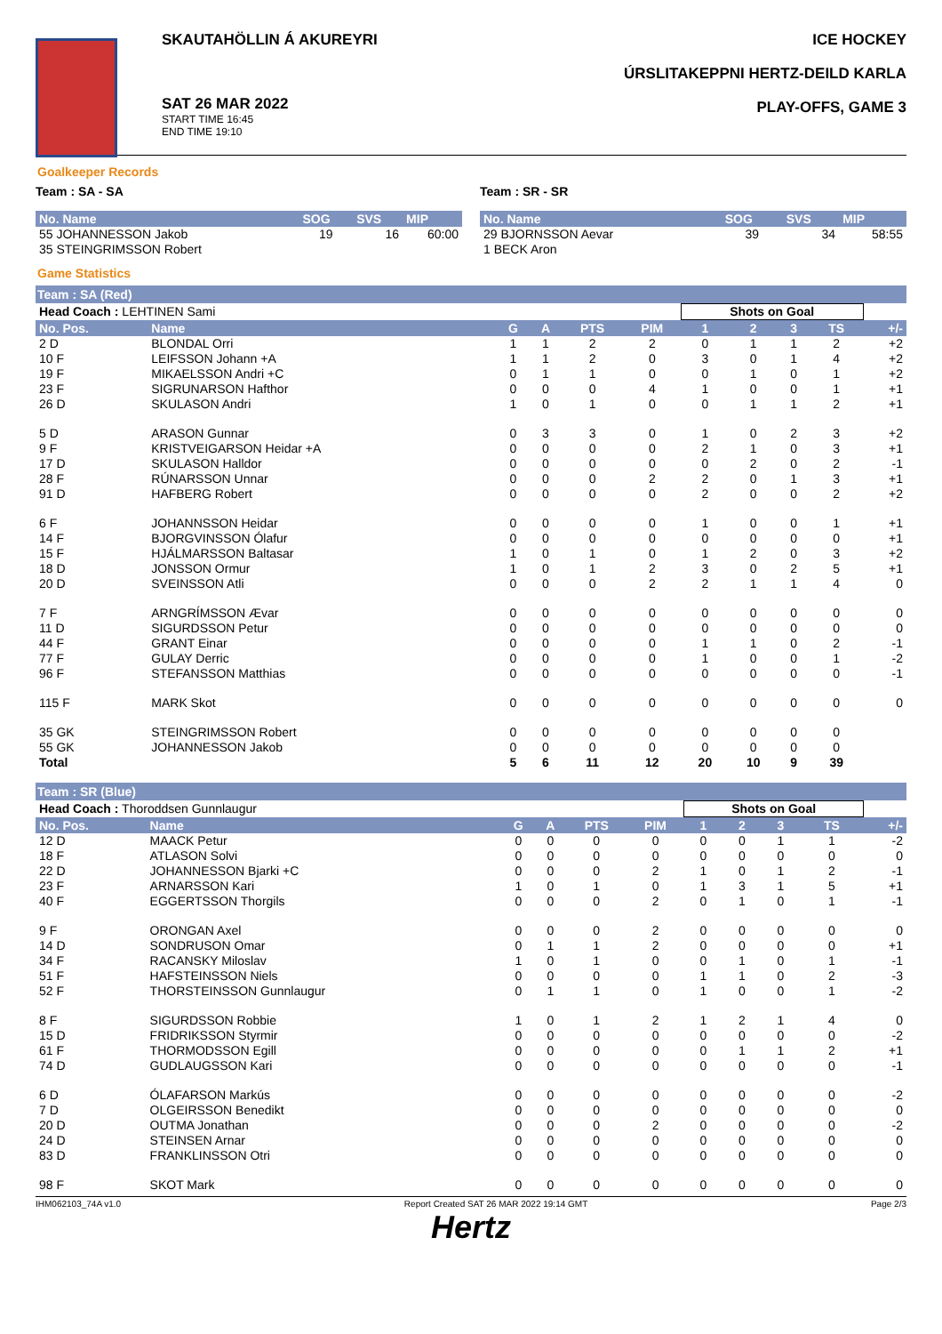SKAUTAHÖLLIN Á AKUREYRI
SAT 26 MAR 2022
START TIME 16:45
END TIME 19:10
ICE HOCKEY
ÚRSLITAKEPPNI HERTZ-DEILD KARLA
PLAY-OFFS, GAME 3
Goalkeeper Records
Team : SA - SA
| No. Name | SOG | SVS | MIP |
| --- | --- | --- | --- |
| 55 JOHANNESSON Jakob | 19 | 16 | 60:00 |
| 35 STEINGRIMSSON Robert | | | |
Team : SR - SR
| No. Name | SOG | SVS | MIP |
| --- | --- | --- | --- |
| 29 BJORNSSON Aevar | 39 | 34 | 58:55 |
| 1 BECK Aron | | | |
Game Statistics
Team : SA (Red)
| Head Coach : LEHTINEN Sami | | | | | | Shots on Goal | | | | |
| No. Pos. | Name | G | A | PTS | PIM | 1 | 2 | 3 | TS | +/- |
| 2 D | BLONDAL Orri | 1 | 1 | 2 | 2 | 0 | 1 | 1 | 2 | +2 |
| 10 F | LEIFSSON Johann +A | 1 | 1 | 2 | 0 | 3 | 0 | 1 | 4 | +2 |
| 19 F | MIKAELSSON Andri +C | 0 | 1 | 1 | 0 | 0 | 1 | 0 | 1 | +2 |
| 23 F | SIGRUNARSON Hafthor | 0 | 0 | 0 | 4 | 1 | 0 | 0 | 1 | +1 |
| 26 D | SKULASON Andri | 1 | 0 | 1 | 0 | 0 | 1 | 1 | 2 | +1 |
| 5 D | ARASON Gunnar | 0 | 3 | 3 | 0 | 1 | 0 | 2 | 3 | +2 |
| 9 F | KRISTVEIGARSON Heidar +A | 0 | 0 | 0 | 0 | 2 | 1 | 0 | 3 | +1 |
| 17 D | SKULASON Halldor | 0 | 0 | 0 | 0 | 0 | 2 | 0 | 2 | -1 |
| 28 F | RÚNARSSON Unnar | 0 | 0 | 0 | 2 | 2 | 0 | 1 | 3 | +1 |
| 91 D | HAFBERG Robert | 0 | 0 | 0 | 0 | 2 | 0 | 0 | 2 | +2 |
| 6 F | JOHANNSSON Heidar | 0 | 0 | 0 | 0 | 1 | 0 | 0 | 1 | +1 |
| 14 F | BJORGVINSSON Ólafur | 0 | 0 | 0 | 0 | 0 | 0 | 0 | 0 | +1 |
| 15 F | HJÁLMARSSON Baltasar | 1 | 0 | 1 | 0 | 1 | 2 | 0 | 3 | +2 |
| 18 D | JONSSON Ormur | 1 | 0 | 1 | 2 | 3 | 0 | 2 | 5 | +1 |
| 20 D | SVEINSSON Atli | 0 | 0 | 0 | 2 | 2 | 1 | 1 | 4 | 0 |
| 7 F | ARNGRÍMSSON Ævar | 0 | 0 | 0 | 0 | 0 | 0 | 0 | 0 | 0 |
| 11 D | SIGURDSSON Petur | 0 | 0 | 0 | 0 | 0 | 0 | 0 | 0 | 0 |
| 44 F | GRANT Einar | 0 | 0 | 0 | 0 | 1 | 1 | 0 | 2 | -1 |
| 77 F | GULAY Derric | 0 | 0 | 0 | 0 | 1 | 0 | 0 | 1 | -2 |
| 96 F | STEFANSSON Matthias | 0 | 0 | 0 | 0 | 0 | 0 | 0 | 0 | -1 |
| 115 F | MARK Skot | 0 | 0 | 0 | 0 | 0 | 0 | 0 | 0 | 0 |
| 35 GK | STEINGRIMSSON Robert | 0 | 0 | 0 | 0 | 0 | 0 | 0 | 0 | |
| 55 GK | JOHANNESSON Jakob | 0 | 0 | 0 | 0 | 0 | 0 | 0 | 0 | |
| Total | | 5 | 6 | 11 | 12 | 20 | 10 | 9 | 39 | |
Team : SR (Blue)
| Head Coach : Thoroddsen Gunnlaugur | | | | | | Shots on Goal | | | | |
| No. Pos. | Name | G | A | PTS | PIM | 1 | 2 | 3 | TS | +/- |
| 12 D | MAACK Petur | 0 | 0 | 0 | 0 | 0 | 0 | 1 | 1 | -2 |
| 18 F | ATLASON Solvi | 0 | 0 | 0 | 0 | 0 | 0 | 0 | 0 | 0 |
| 22 D | JOHANNESSON Bjarki +C | 0 | 0 | 0 | 2 | 1 | 0 | 1 | 2 | -1 |
| 23 F | ARNARSSON Kari | 1 | 0 | 1 | 0 | 1 | 3 | 1 | 5 | +1 |
| 40 F | EGGERTSSON Thorgils | 0 | 0 | 0 | 2 | 0 | 1 | 0 | 1 | -1 |
| 9 F | ORONGAN Axel | 0 | 0 | 0 | 2 | 0 | 0 | 0 | 0 | 0 |
| 14 D | SONDRUSON Omar | 0 | 1 | 1 | 2 | 0 | 0 | 0 | 0 | +1 |
| 34 F | RACANSKY Miloslav | 1 | 0 | 1 | 0 | 0 | 1 | 0 | 1 | -1 |
| 51 F | HAFSTEINSSON Niels | 0 | 0 | 0 | 0 | 1 | 1 | 0 | 2 | -3 |
| 52 F | THORSTEINSSON Gunnlaugur | 0 | 1 | 1 | 0 | 1 | 0 | 0 | 1 | -2 |
| 8 F | SIGURDSSON Robbie | 1 | 0 | 1 | 2 | 1 | 2 | 1 | 4 | 0 |
| 15 D | FRIDRIKSSON Styrmir | 0 | 0 | 0 | 0 | 0 | 0 | 0 | 0 | -2 |
| 61 F | THORMODSSON Egill | 0 | 0 | 0 | 0 | 0 | 1 | 1 | 2 | +1 |
| 74 D | GUDLAUGSSON Kari | 0 | 0 | 0 | 0 | 0 | 0 | 0 | 0 | -1 |
| 6 D | ÓLAFARSON Markús | 0 | 0 | 0 | 0 | 0 | 0 | 0 | 0 | -2 |
| 7 D | OLGEIRSSON Benedikt | 0 | 0 | 0 | 0 | 0 | 0 | 0 | 0 | 0 |
| 20 D | OUTMA Jonathan | 0 | 0 | 0 | 2 | 0 | 0 | 0 | 0 | -2 |
| 24 D | STEINSEN Arnar | 0 | 0 | 0 | 0 | 0 | 0 | 0 | 0 | 0 |
| 83 D | FRANKLINSSON Otri | 0 | 0 | 0 | 0 | 0 | 0 | 0 | 0 | 0 |
| 98 F | SKOT Mark | 0 | 0 | 0 | 0 | 0 | 0 | 0 | 0 | 0 |
IHM062103_74A v1.0 Report Created SAT 26 MAR 2022 19:14 GMT Page 2/3
Hertz